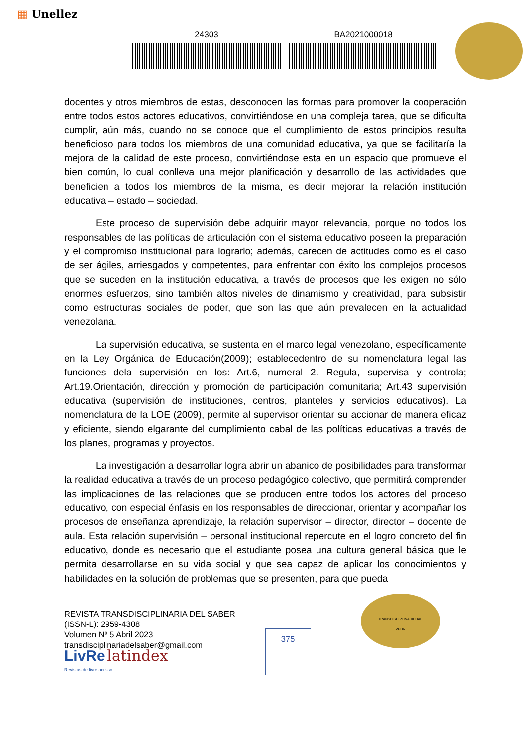▦ Unellez
24303 BA2021000018
docentes y otros miembros de estas, desconocen las formas para promover la cooperación entre todos estos actores educativos, convirtiéndose en una compleja tarea, que se dificulta cumplir, aún más, cuando no se conoce que el cumplimiento de estos principios resulta beneficioso para todos los miembros de una comunidad educativa, ya que se facilitaría la mejora de la calidad de este proceso, convirtiéndose esta en un espacio que promueve el bien común, lo cual conlleva una mejor planificación y desarrollo de las actividades que beneficien a todos los miembros de la misma, es decir mejorar la relación institución educativa – estado – sociedad.
Este proceso de supervisión debe adquirir mayor relevancia, porque no todos los responsables de las políticas de articulación con el sistema educativo poseen la preparación y el compromiso institucional para lograrlo; además, carecen de actitudes como es el caso de ser ágiles, arriesgados y competentes, para enfrentar con éxito los complejos procesos que se suceden en la institución educativa, a través de procesos que les exigen no sólo enormes esfuerzos, sino también altos niveles de dinamismo y creatividad, para subsistir como estructuras sociales de poder, que son las que aún prevalecen en la actualidad venezolana.
La supervisión educativa, se sustenta en el marco legal venezolano, específicamente en la Ley Orgánica de Educación(2009); establecedentro de su nomenclatura legal las funciones dela supervisión en los: Art.6, numeral 2. Regula, supervisa y controla; Art.19.Orientación, dirección y promoción de participación comunitaria; Art.43 supervisión educativa (supervisión de instituciones, centros, planteles y servicios educativos). La nomenclatura de la LOE (2009), permite al supervisor orientar su accionar de manera eficaz y eficiente, siendo elgarante del cumplimiento cabal de las políticas educativas a través de los planes, programas y proyectos.
La investigación a desarrollar logra abrir un abanico de posibilidades para transformar la realidad educativa a través de un proceso pedagógico colectivo, que permitirá comprender las implicaciones de las relaciones que se producen entre todos los actores del proceso educativo, con especial énfasis en los responsables de direccionar, orientar y acompañar los procesos de enseñanza aprendizaje, la relación supervisor – director, director – docente de aula. Esta relación supervisión – personal institucional repercute en el logro concreto del fin educativo, donde es necesario que el estudiante posea una cultura general básica que le permita desarrollarse en su vida social y que sea capaz de aplicar los conocimientos y habilidades en la solución de problemas que se presenten, para que pueda
REVISTA TRANSDISCIPLINARIA DEL SABER
(ISSN-L): 2959-4308
Volumen Nº 5 Abril 2023
transdisciplinariadelsaber@gmail.com
LivRe latindex
Revistas de livre acesso
375
TRANSDISCIPLINARIEDAD
VPDR